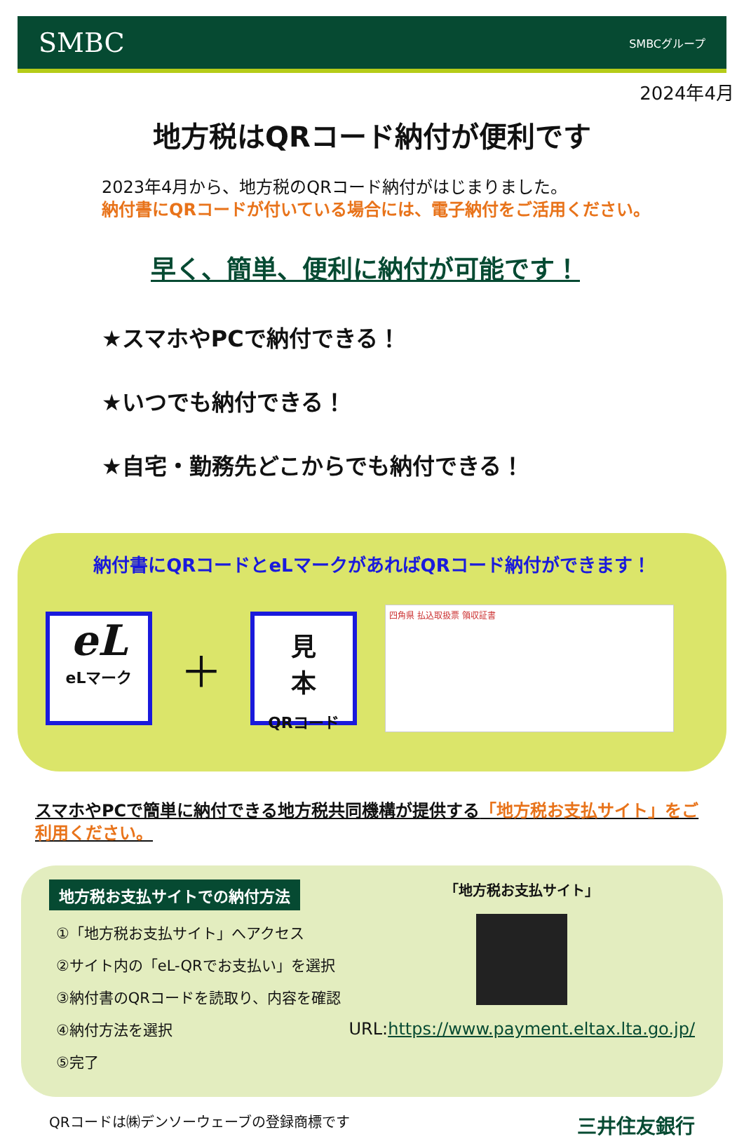SMBC SMBCグループ
2024年4月
地方税はQRコード納付が便利です
2023年4月から、地方税のQRコード納付がはじまりました。
納付書にQRコードが付いている場合には、電子納付をご活用ください。
早く、簡単、便利に納付が可能です！
★スマホやPCで納付できる！
★いつでも納付できる！
★自宅・勤務先どこからでも納付できる！
納付書にQRコードとeLマークがあればQRコード納付ができます！
eL
eLマーク
＋
見
本
QRコード
四角県 払込取扱票 領収証書
スマホやPCで簡単に納付できる地方税共同機構が提供する「地方税お支払サイト」をご利用ください。
地方税お支払サイトでの納付方法
①「地方税お支払サイト」へアクセス
②サイト内の「eL-QRでお支払い」を選択
③納付書のQRコードを読取り、内容を確認
④納付方法を選択
⑤完了
「地方税お支払サイト」
URL:https://www.payment.eltax.lta.go.jp/
QRコードは㈱デンソーウェーブの登録商標です 三井住友銀行